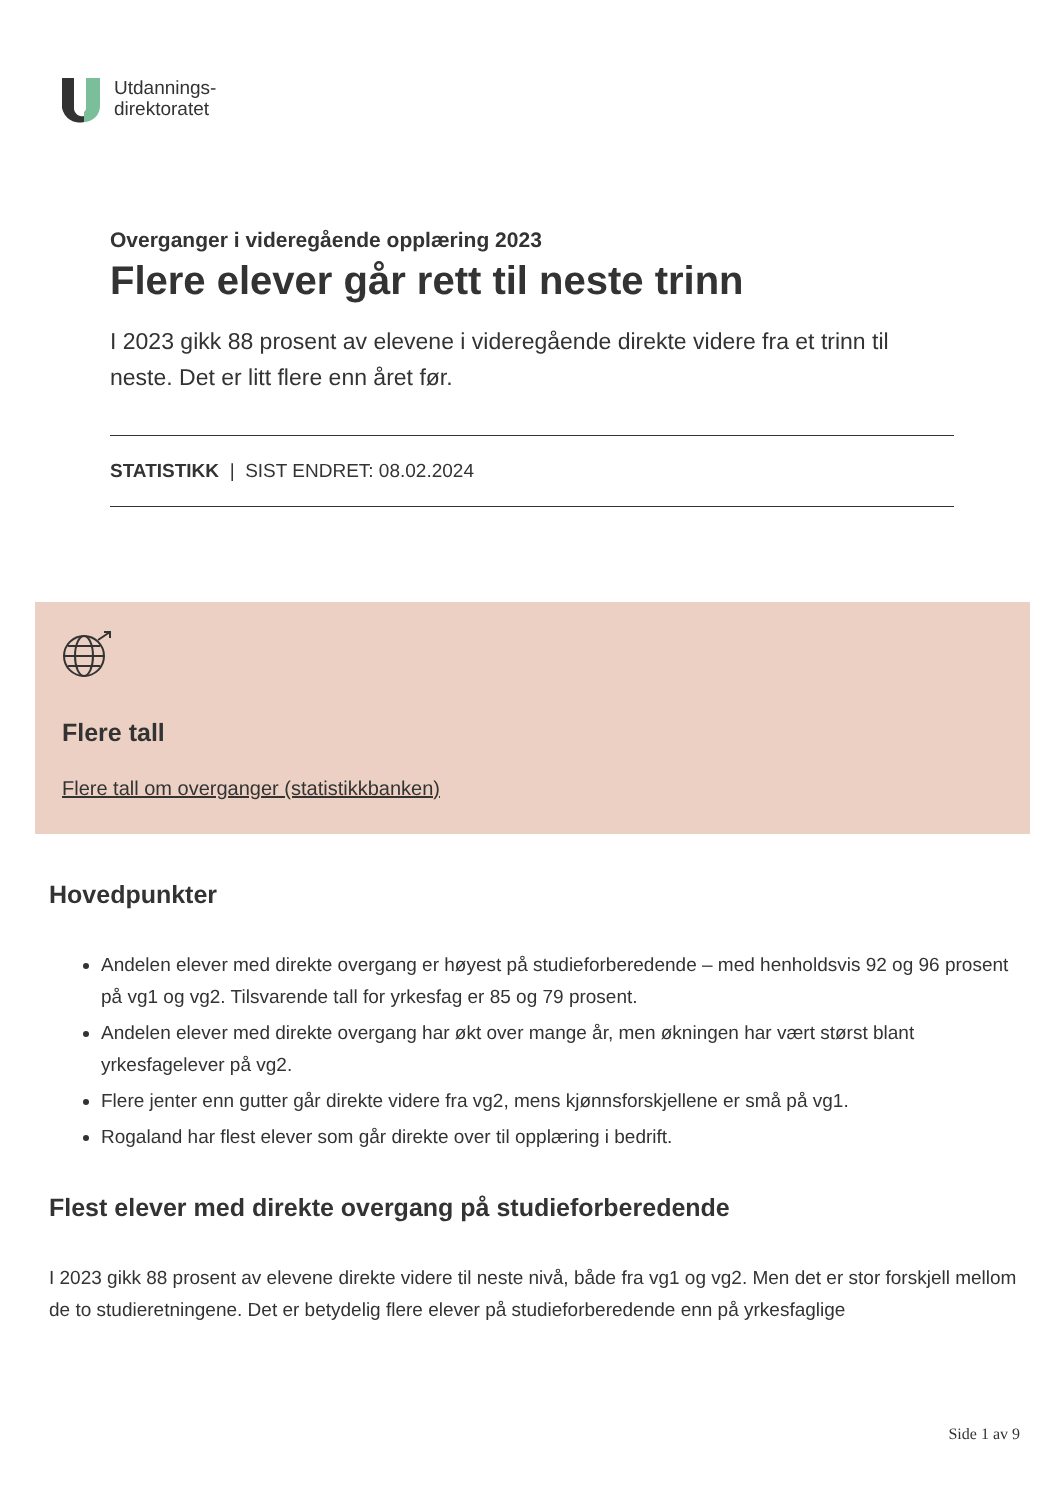Utdannings-
direktoratet
Overganger i videregående opplæring 2023
Flere elever går rett til neste trinn
I 2023 gikk 88 prosent av elevene i videregående direkte videre fra et trinn til neste. Det er litt flere enn året før.
STATISTIKK | SIST ENDRET: 08.02.2024
Flere tall
Flere tall om overganger (statistikkbanken)
Hovedpunkter
Andelen elever med direkte overgang er høyest på studieforberedende – med henholdsvis 92 og 96 prosent på vg1 og vg2. Tilsvarende tall for yrkesfag er 85 og 79 prosent.
Andelen elever med direkte overgang har økt over mange år, men økningen har vært størst blant yrkesfagelever på vg2.
Flere jenter enn gutter går direkte videre fra vg2, mens kjønnsforskjellene er små på vg1.
Rogaland har flest elever som går direkte over til opplæring i bedrift.
Flest elever med direkte overgang på studieforberedende
I 2023 gikk 88 prosent av elevene direkte videre til neste nivå, både fra vg1 og vg2. Men det er stor forskjell mellom de to studieretningene. Det er betydelig flere elever på studieforberedende enn på yrkesfaglige
Side 1 av 9